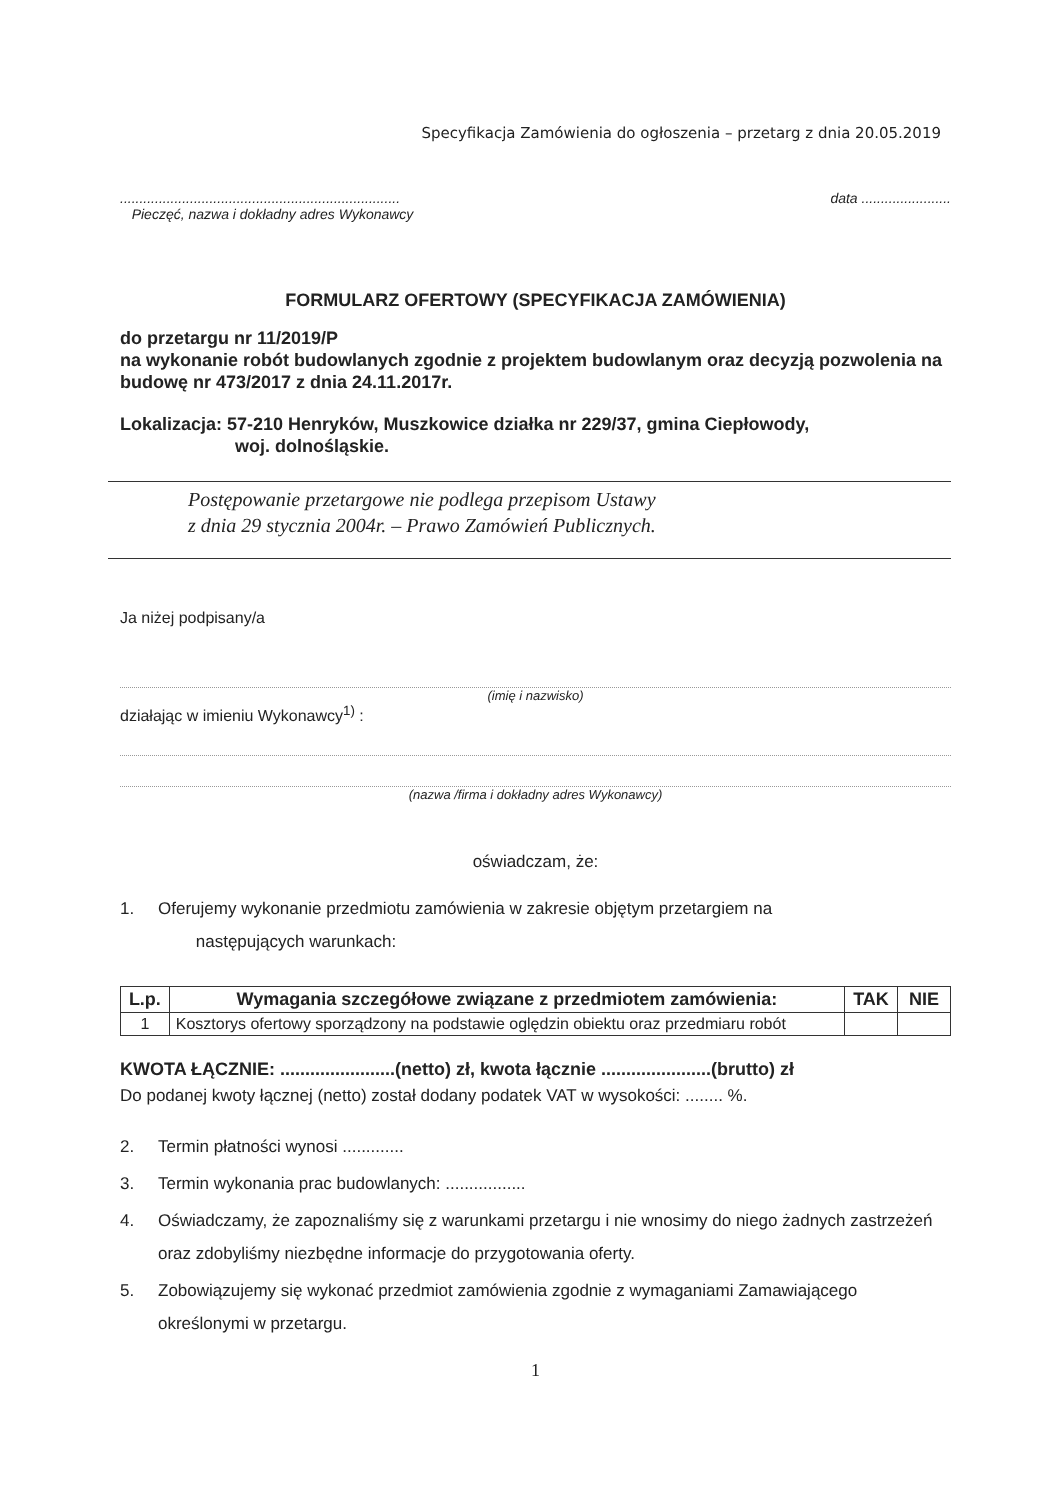Specyfikacja Zamówienia do ogłoszenia – przetarg z dnia 20.05.2019
........................................................................
Pieczęć, nazwa i dokładny adres Wykonawcy
data .......................
FORMULARZ OFERTOWY (SPECYFIKACJA ZAMÓWIENIA)
do przetargu nr 11/2019/P
na wykonanie robót budowlanych zgodnie z projektem budowlanym oraz decyzją pozwolenia na budowę nr 473/2017 z dnia 24.11.2017r.
Lokalizacja: 57-210 Henryków, Muszkowice działka nr 229/37, gmina Ciepłowody,
woj. dolnośląskie.
Postępowanie przetargowe nie podlega przepisom Ustawy
z dnia 29 stycznia 2004r. – Prawo Zamówień Publicznych.
Ja niżej podpisany/a
(imię i nazwisko)
działając w imieniu Wykonawcy<sup>1)</sup> :
(nazwa /firma i dokładny adres Wykonawcy)
oświadczam, że:
1. Oferujemy wykonanie przedmiotu zamówienia w zakresie objętym przetargiem na
następujących warunkach:
| L.p. | Wymagania szczegółowe związane z przedmiotem zamówienia: | TAK | NIE |
| --- | --- | --- | --- |
| 1 | Kosztorys ofertowy sporządzony na podstawie oględzin obiektu oraz przedmiaru robót | | |
KWOTA ŁĄCZNIE: .......................(netto) zł, kwota łącznie ......................(brutto) zł
Do podanej kwoty łącznej (netto) został dodany podatek VAT w wysokości: ........ %.
2. Termin płatności wynosi .............
3. Termin wykonania prac budowlanych: .................
4. Oświadczamy, że zapoznaliśmy się z warunkami przetargu i nie wnosimy do niego żadnych zastrzeżeń oraz zdobyliśmy niezbędne informacje do przygotowania oferty.
5. Zobowiązujemy się wykonać przedmiot zamówienia zgodnie z wymaganiami Zamawiającego określonymi w przetargu.
1